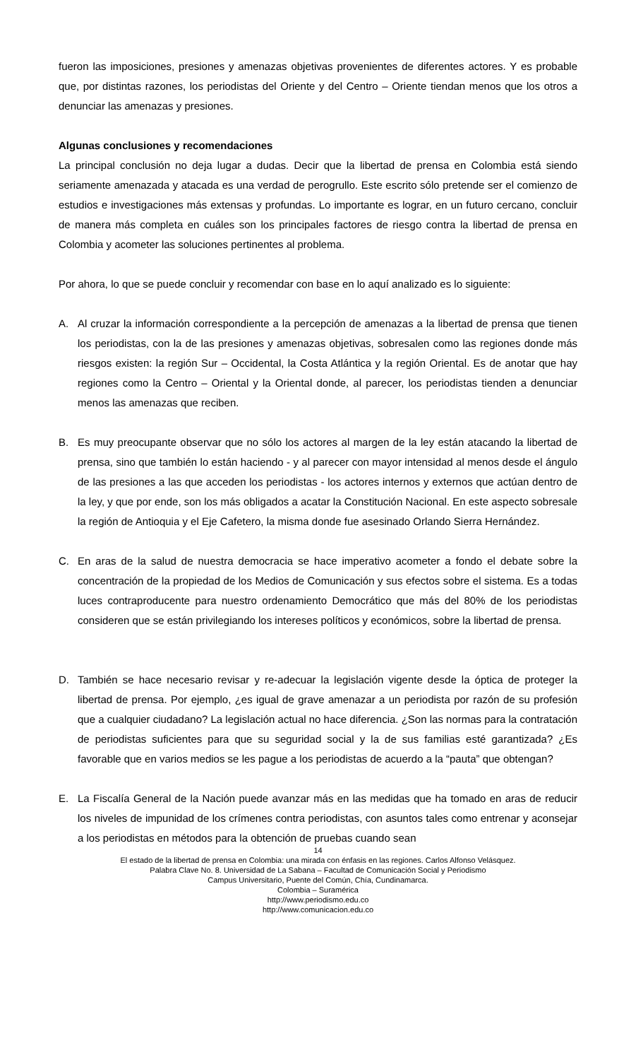fueron las imposiciones, presiones y amenazas objetivas provenientes de diferentes actores. Y es probable que, por distintas razones, los periodistas del Oriente y del Centro – Oriente tiendan menos que los otros a denunciar las amenazas y presiones.
Algunas conclusiones y recomendaciones
La principal conclusión no deja lugar a dudas. Decir que la libertad de prensa en Colombia está siendo seriamente amenazada y atacada es una verdad de perogrullo. Este escrito sólo pretende ser el comienzo de estudios e investigaciones más extensas y profundas. Lo importante es lograr, en un futuro cercano, concluir de manera más completa en cuáles son los principales factores de riesgo contra la libertad de prensa en Colombia y acometer las soluciones pertinentes al problema.
Por ahora, lo que se puede concluir y recomendar con base en lo aquí analizado es lo siguiente:
A. Al cruzar la información correspondiente a la percepción de amenazas a la libertad de prensa que tienen los periodistas, con la de las presiones y amenazas objetivas, sobresalen como las regiones donde más riesgos existen: la región Sur – Occidental, la Costa Atlántica y la región Oriental. Es de anotar que hay regiones como la Centro – Oriental y la Oriental donde, al parecer, los periodistas tienden a denunciar menos las amenazas que reciben.
B. Es muy preocupante observar que no sólo los actores al margen de la ley están atacando la libertad de prensa, sino que también lo están haciendo - y al parecer con mayor intensidad al menos desde el ángulo de las presiones a las que acceden los periodistas - los actores internos y externos que actúan dentro de la ley, y que por ende, son los más obligados a acatar la Constitución Nacional. En este aspecto sobresale la región de Antioquia y el Eje Cafetero, la misma donde fue asesinado Orlando Sierra Hernández.
C. En aras de la salud de nuestra democracia se hace imperativo acometer a fondo el debate sobre la concentración de la propiedad de los Medios de Comunicación y sus efectos sobre el sistema. Es a todas luces contraproducente para nuestro ordenamiento Democrático que más del 80% de los periodistas consideren que se están privilegiando los intereses políticos y económicos, sobre la libertad de prensa.
D. También se hace necesario revisar y re-adecuar la legislación vigente desde la óptica de proteger la libertad de prensa. Por ejemplo, ¿es igual de grave amenazar a un periodista por razón de su profesión que a cualquier ciudadano? La legislación actual no hace diferencia. ¿Son las normas para la contratación de periodistas suficientes para que su seguridad social y la de sus familias esté garantizada? ¿Es favorable que en varios medios se les pague a los periodistas de acuerdo a la “pauta” que obtengan?
E. La Fiscalía General de la Nación puede avanzar más en las medidas que ha tomado en aras de reducir los niveles de impunidad de los crímenes contra periodistas, con asuntos tales como entrenar y aconsejar a los periodistas en métodos para la obtención de pruebas cuando sean
14
El estado de la libertad de prensa en Colombia: una mirada con énfasis en las regiones. Carlos Alfonso Velásquez.
Palabra Clave No. 8. Universidad de La Sabana – Facultad de Comunicación Social y Periodismo
Campus Universitario, Puente del Común, Chía, Cundinamarca.
Colombia – Suramérica
http://www.periodismo.edu.co
http://www.comunicacion.edu.co